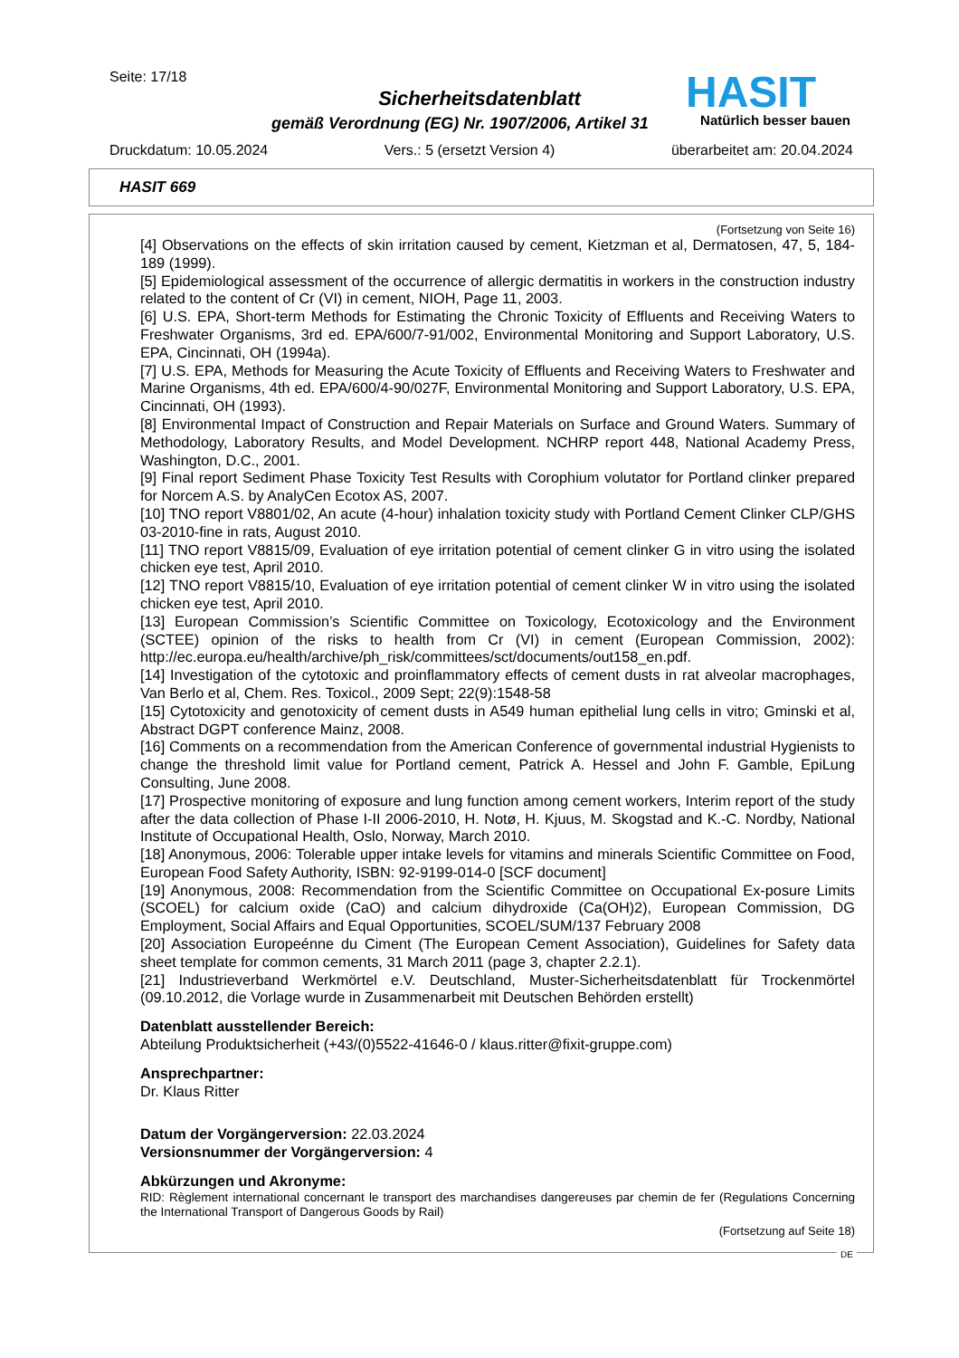Seite: 17/18
Sicherheitsdatenblatt
gemäß Verordnung (EG) Nr. 1907/2006, Artikel 31
HASIT
Natürlich besser bauen
Druckdatum: 10.05.2024 Vers.: 5 (ersetzt Version 4) überarbeitet am: 20.04.2024
HASIT 669
(Fortsetzung von Seite 16)
[4] Observations on the effects of skin irritation caused by cement, Kietzman et al, Dermatosen, 47, 5, 184-189 (1999).
[5] Epidemiological assessment of the occurrence of allergic dermatitis in workers in the construction industry related to the content of Cr (VI) in cement, NIOH, Page 11, 2003.
[6] U.S. EPA, Short-term Methods for Estimating the Chronic Toxicity of Effluents and Receiving Waters to Freshwater Organisms, 3rd ed. EPA/600/7-91/002, Environmental Monitoring and Support Laboratory, U.S. EPA, Cincinnati, OH (1994a).
[7] U.S. EPA, Methods for Measuring the Acute Toxicity of Effluents and Receiving Waters to Freshwater and Marine Organisms, 4th ed. EPA/600/4-90/027F, Environmental Monitoring and Support Laboratory, U.S. EPA, Cincinnati, OH (1993).
[8] Environmental Impact of Construction and Repair Materials on Surface and Ground Waters. Summary of Methodology, Laboratory Results, and Model Development. NCHRP report 448, National Academy Press, Washington, D.C., 2001.
[9] Final report Sediment Phase Toxicity Test Results with Corophium volutator for Portland clinker prepared for Norcem A.S. by AnalyCen Ecotox AS, 2007.
[10] TNO report V8801/02, An acute (4-hour) inhalation toxicity study with Portland Cement Clinker CLP/GHS 03-2010-fine in rats, August 2010.
[11] TNO report V8815/09, Evaluation of eye irritation potential of cement clinker G in vitro using the isolated chicken eye test, April 2010.
[12] TNO report V8815/10, Evaluation of eye irritation potential of cement clinker W in vitro using the isolated chicken eye test, April 2010.
[13] European Commission’s Scientific Committee on Toxicology, Ecotoxicology and the Environment (SCTEE) opinion of the risks to health from Cr (VI) in cement (European Commission, 2002): http://ec.europa.eu/health/archive/ph_risk/committees/sct/documents/out158_en.pdf.
[14] Investigation of the cytotoxic and proinflammatory effects of cement dusts in rat alveolar macrophages, Van Berlo et al, Chem. Res. Toxicol., 2009 Sept; 22(9):1548-58
[15] Cytotoxicity and genotoxicity of cement dusts in A549 human epithelial lung cells in vitro; Gminski et al, Abstract DGPT conference Mainz, 2008.
[16] Comments on a recommendation from the American Conference of governmental industrial Hygienists to change the threshold limit value for Portland cement, Patrick A. Hessel and John F. Gamble, EpiLung Consulting, June 2008.
[17] Prospective monitoring of exposure and lung function among cement workers, Interim report of the study after the data collection of Phase I-II 2006-2010, H. Notø, H. Kjuus, M. Skogstad and K.-C. Nordby, National Institute of Occupational Health, Oslo, Norway, March 2010.
[18] Anonymous, 2006: Tolerable upper intake levels for vitamins and minerals Scientific Committee on Food, European Food Safety Authority, ISBN: 92-9199-014-0 [SCF document]
[19] Anonymous, 2008: Recommendation from the Scientific Committee on Occupational Ex-posure Limits (SCOEL) for calcium oxide (CaO) and calcium dihydroxide (Ca(OH)2), European Commission, DG Employment, Social Affairs and Equal Opportunities, SCOEL/SUM/137 February 2008
[20] Association Europeénne du Ciment (The European Cement Association), Guidelines for Safety data sheet template for common cements, 31 March 2011 (page 3, chapter 2.2.1).
[21] Industrieverband Werkmörtel e.V. Deutschland, Muster-Sicherheitsdatenblatt für Trockenmörtel (09.10.2012, die Vorlage wurde in Zusammenarbeit mit Deutschen Behörden erstellt)
Datenblatt ausstellender Bereich:
Abteilung Produktsicherheit (+43/(0)5522-41646-0 / klaus.ritter@fixit-gruppe.com)
Ansprechpartner:
Dr. Klaus Ritter
Datum der Vorgängerversion: 22.03.2024
Versionsnummer der Vorgängerversion: 4
Abkürzungen und Akronyme:
RID: Règlement international concernant le transport des marchandises dangereuses par chemin de fer (Regulations Concerning the International Transport of Dangerous Goods by Rail)
(Fortsetzung auf Seite 18)
DE